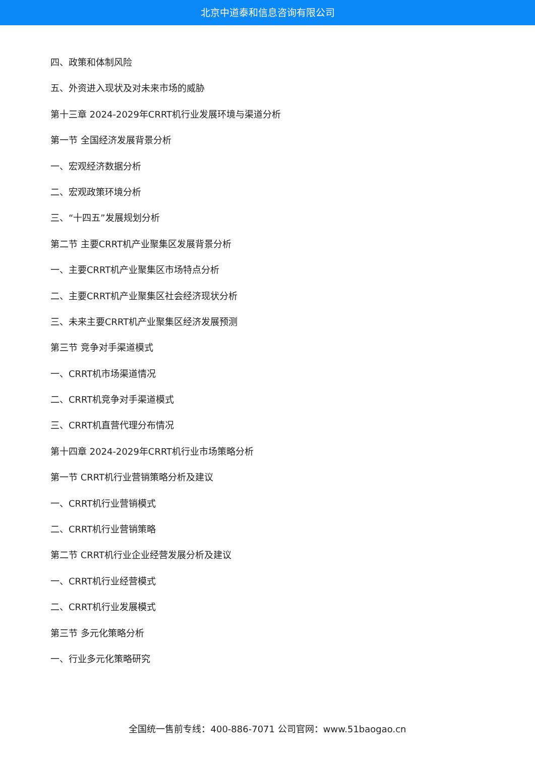北京中道泰和信息咨询有限公司
四、政策和体制风险
五、外资进入现状及对未来市场的威胁
第十三章 2024-2029年CRRT机行业发展环境与渠道分析
第一节 全国经济发展背景分析
一、宏观经济数据分析
二、宏观政策环境分析
三、“十四五”发展规划分析
第二节 主要CRRT机产业聚集区发展背景分析
一、主要CRRT机产业聚集区市场特点分析
二、主要CRRT机产业聚集区社会经济现状分析
三、未来主要CRRT机产业聚集区经济发展预测
第三节 竞争对手渠道模式
一、CRRT机市场渠道情况
二、CRRT机竞争对手渠道模式
三、CRRT机直营代理分布情况
第十四章 2024-2029年CRRT机行业市场策略分析
第一节 CRRT机行业营销策略分析及建议
一、CRRT机行业营销模式
二、CRRT机行业营销策略
第二节 CRRT机行业企业经营发展分析及建议
一、CRRT机行业经营模式
二、CRRT机行业发展模式
第三节 多元化策略分析
一、行业多元化策略研究
全国统一售前专线：400-886-7071 公司官网：www.51baogao.cn